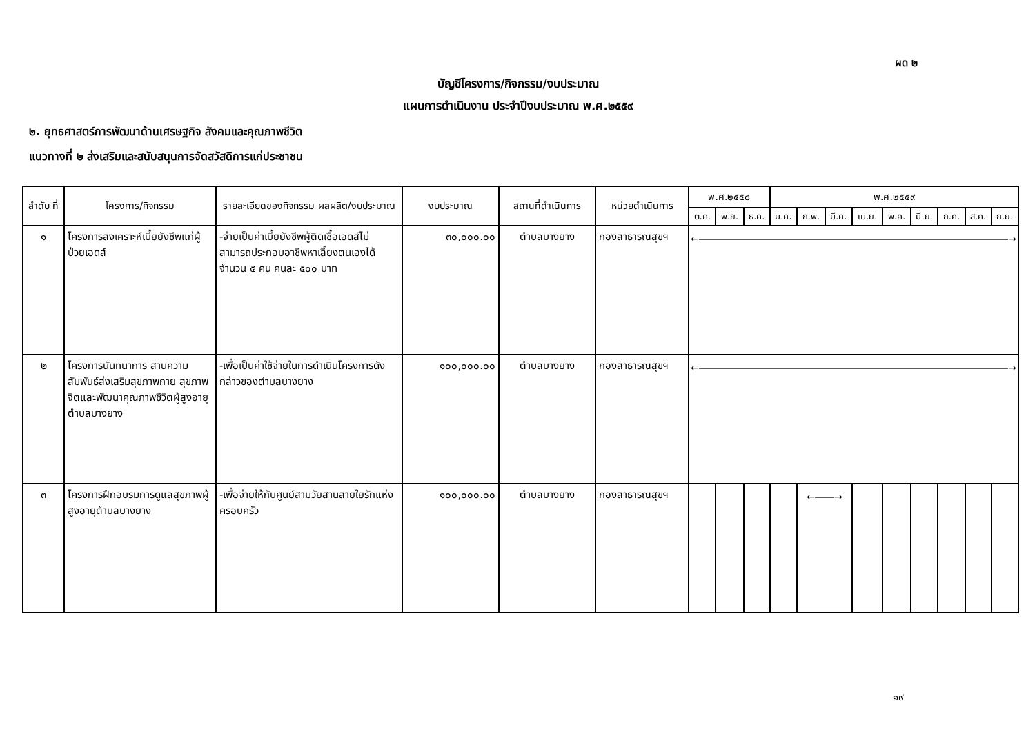ผด ๒
บัญชีโครงการ/กิจกรรม/งบประมาณ
แผนการดำเนินงาน ประจำปีงบประมาณ พ.ศ.๒๕๕๙
๒. ยุทธศาสตร์การพัฒนาด้านเศรษฐกิจ สังคมและคุณภาพชีวิต
แนวทางที่ ๒ ส่งเสริมและสนับสนุนการจัดสวัสดิการแก่ประชาชน
| ลำดับ ที่ | โครงการ/กิจกรรม | รายละเอียดของกิจกรรม ผลผลิต/งบประมาณ | งบประมาณ | สถานที่ดำเนินการ | หน่วยดำเนินการ | พ.ศ.๒๕๕๘ | | | พ.ศ.๒๕๕๙ | | | | | | | | |
| --- | --- | --- | --- | --- | --- | --- | --- | --- | --- | --- | --- | --- | --- | --- | --- | --- | --- |
| | | | | | | ต.ค. | พ.ย. | ธ.ค. | ม.ค. | ก.พ. | มี.ค. | เม.ย. | พ.ค. | มิ.ย. | ก.ค. | ส.ค. | ก.ย. |
| ๑ | โครงการสงเคราะห์เบี้ยยังชีพแก่ผู้ป่วยเอดส์ | -จ่ายเป็นค่าเบี้ยยังชีพผู้ติดเชื้อเอดส์ไม่สามารถประกอบอาชีพหาเลี้ยงตนเองได้ จำนวน ๕ คน คนละ ๕๐๐ บาท | ๓๐,๐๐๐.๐๐ | ตำบลบางยาง | กองสาธารณสุขฯ | ←――――――――――――――――――――――――――――――――→ | | | | | | | | | | | |
| ๒ | โครงการนันทนาการ สานความสัมพันธ์ส่งเสริมสุขภาพกาย สุขภาพจิตและพัฒนาคุณภาพชีวิตผู้สูงอายุตำบลบางยาง | -เพื่อเป็นค่าใช้จ่ายในการดำเนินโครงการดังกล่าวของตำบลบางยาง | ๑๐๐,๐๐๐.๐๐ | ตำบลบางยาง | กองสาธารณสุขฯ | ←――――――――――――――――――――――――――――――――→ | | | | | | | | | | | |
| ๓ | โครงการฝึกอบรมการดูแลสุขภาพผู้สูงอายุตำบลบางยาง | -เพื่อจ่ายให้กับศูนย์สามวัยสานสายใยรักแห่งครอบครัว | ๑๐๐,๐๐๐.๐๐ | ตำบลบางยาง | กองสาธารณสุขฯ | | | | | ←――→ | | | | | | | |
๑๙